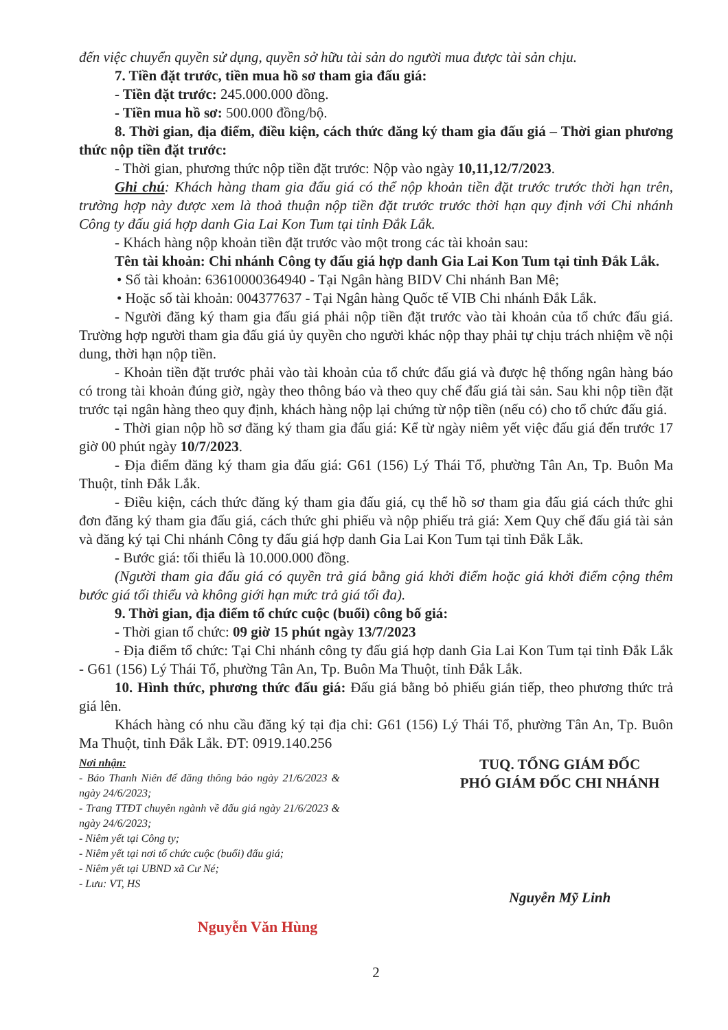đến việc chuyển quyền sử dụng, quyền sở hữu tài sản do người mua được tài sản chịu.
7. Tiền đặt trước, tiền mua hồ sơ tham gia đấu giá:
- Tiền đặt trước: 245.000.000 đồng.
- Tiền mua hồ sơ: 500.000 đồng/bộ.
8. Thời gian, địa điểm, điều kiện, cách thức đăng ký tham gia đấu giá – Thời gian phương thức nộp tiền đặt trước:
- Thời gian, phương thức nộp tiền đặt trước: Nộp vào ngày 10,11,12/7/2023.
Ghi chú: Khách hàng tham gia đấu giá có thể nộp khoản tiền đặt trước trước thời hạn trên, trường hợp này được xem là thoả thuận nộp tiền đặt trước trước thời hạn quy định với Chi nhánh Công ty đấu giá hợp danh Gia Lai Kon Tum tại tỉnh Đắk Lắk.
- Khách hàng nộp khoản tiền đặt trước vào một trong các tài khoản sau:
Tên tài khoản: Chi nhánh Công ty đấu giá hợp danh Gia Lai Kon Tum tại tỉnh Đắk Lắk.
• Số tài khoản: 63610000364940 - Tại Ngân hàng BIDV Chi nhánh Ban Mê;
• Hoặc số tài khoản: 004377637 - Tại Ngân hàng Quốc tế VIB Chi nhánh Đắk Lắk.
- Người đăng ký tham gia đấu giá phải nộp tiền đặt trước vào tài khoản của tổ chức đấu giá. Trường hợp người tham gia đấu giá ủy quyền cho người khác nộp thay phải tự chịu trách nhiệm về nội dung, thời hạn nộp tiền.
- Khoản tiền đặt trước phải vào tài khoản của tổ chức đấu giá và được hệ thống ngân hàng báo có trong tài khoản đúng giờ, ngày theo thông báo và theo quy chế đấu giá tài sản. Sau khi nộp tiền đặt trước tại ngân hàng theo quy định, khách hàng nộp lại chứng từ nộp tiền (nếu có) cho tổ chức đấu giá.
- Thời gian nộp hồ sơ đăng ký tham gia đấu giá: Kể từ ngày niêm yết việc đấu giá đến trước 17 giờ 00 phút ngày 10/7/2023.
- Địa điểm đăng ký tham gia đấu giá: G61 (156) Lý Thái Tổ, phường Tân An, Tp. Buôn Ma Thuột, tỉnh Đắk Lắk.
- Điều kiện, cách thức đăng ký tham gia đấu giá, cụ thể hồ sơ tham gia đấu giá cách thức ghi đơn đăng ký tham gia đấu giá, cách thức ghi phiếu và nộp phiếu trả giá: Xem Quy chế đấu giá tài sản và đăng ký tại Chi nhánh Công ty đấu giá hợp danh Gia Lai Kon Tum tại tỉnh Đắk Lắk.
- Bước giá: tối thiểu là 10.000.000 đồng.
(Người tham gia đấu giá có quyền trả giá bằng giá khởi điểm hoặc giá khởi điểm cộng thêm bước giá tối thiểu và không giới hạn mức trả giá tối đa).
9. Thời gian, địa điểm tổ chức cuộc (buổi) công bố giá:
- Thời gian tổ chức: 09 giờ 15 phút ngày 13/7/2023
- Địa điểm tổ chức: Tại Chi nhánh công ty đấu giá hợp danh Gia Lai Kon Tum tại tỉnh Đắk Lắk - G61 (156) Lý Thái Tổ, phường Tân An, Tp. Buôn Ma Thuột, tỉnh Đắk Lắk.
10. Hình thức, phương thức đấu giá: Đấu giá bằng bỏ phiếu gián tiếp, theo phương thức trả giá lên.
Khách hàng có nhu cầu đăng ký tại địa chỉ: G61 (156) Lý Thái Tổ, phường Tân An, Tp. Buôn Ma Thuột, tỉnh Đắk Lắk. ĐT: 0919.140.256
Nơi nhận:
- Báo Thanh Niên để đăng thông báo ngày 21/6/2023 & ngày 24/6/2023;
- Trang TTĐT chuyên ngành về đấu giá ngày 21/6/2023 & ngày 24/6/2023;
- Niêm yết tại Công ty;
- Niêm yết tại nơi tổ chức cuộc (buổi) đấu giá;
- Niêm yết tại UBND xã Cư Né;
- Lưu: VT, HS
TUQ. TỔNG GIÁM ĐỐC
PHÓ GIÁM ĐỐC CHI NHÁNH
Nguyễn Mỹ Linh
Nguyễn Văn Hùng
2